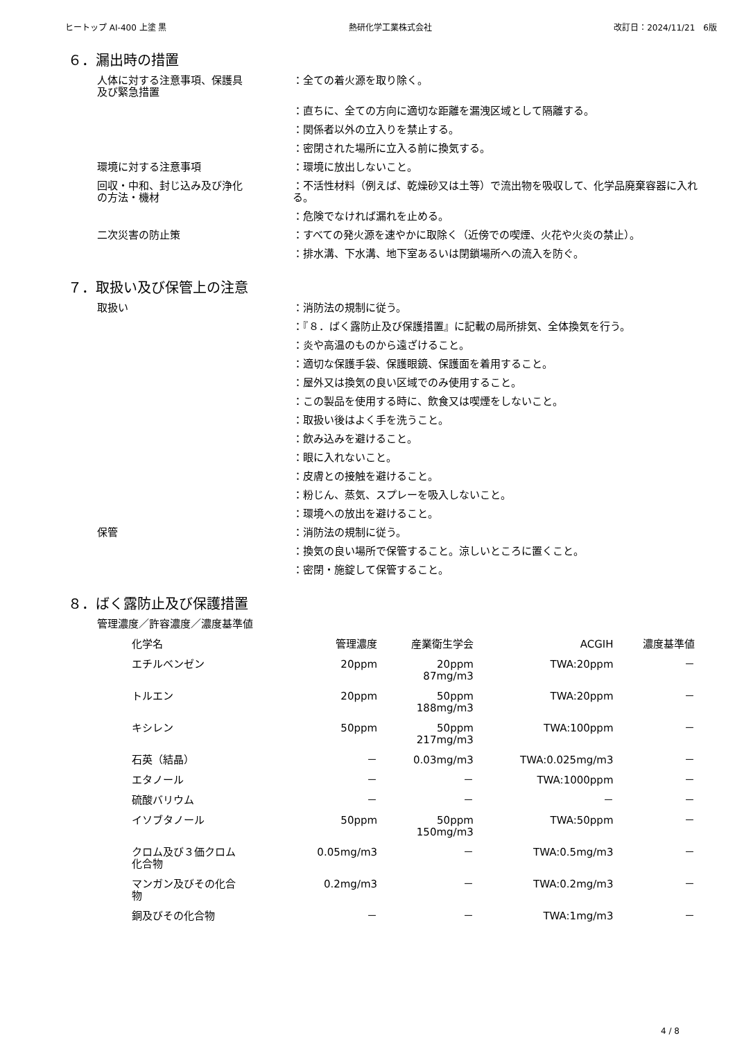ヒートップ AI-400 上塗 黒 熱研化学工業株式会社 改訂日：2024/11/21　6版
６．漏出時の措置
人体に対する注意事項、保護具
及び緊急措置
：全ての着火源を取り除く。
：直ちに、全ての方向に適切な距離を漏洩区域として隔離する。
：関係者以外の立入りを禁止する。
：密閉された場所に立入る前に換気する。
環境に対する注意事項 ：環境に放出しないこと。
回収・中和、封じ込み及び浄化
の方法・機材
：不活性材料（例えば、乾燥砂又は土等）で流出物を吸収して、化学品廃棄容器に入れる。
：危険でなければ漏れを止める。
二次災害の防止策 ：すべての発火源を速やかに取除く（近傍での喫煙、火花や火炎の禁止）。
：排水溝、下水溝、地下室あるいは閉鎖場所への流入を防ぐ。
７．取扱い及び保管上の注意
取扱い ：消防法の規制に従う。
：『８．ばく露防止及び保護措置』に記載の局所排気、全体換気を行う。
：炎や高温のものから遠ざけること。
：適切な保護手袋、保護眼鏡、保護面を着用すること。
：屋外又は換気の良い区域でのみ使用すること。
：この製品を使用する時に、飲食又は喫煙をしないこと。
：取扱い後はよく手を洗うこと。
：飲み込みを避けること。
：眼に入れないこと。
：皮膚との接触を避けること。
：粉じん、蒸気、スプレーを吸入しないこと。
：環境への放出を避けること。
保管 ：消防法の規制に従う。
：換気の良い場所で保管すること。涼しいところに置くこと。
：密閉・施錠して保管すること。
８．ばく露防止及び保護措置
管理濃度／許容濃度／濃度基準値
| 化学名 | 管理濃度 | 産業衛生学会 | ACGIH | 濃度基準値 |
| --- | --- | --- | --- | --- |
| エチルベンゼン | 20ppm | 20ppm 87mg/m3 | TWA:20ppm | － |
| トルエン | 20ppm | 50ppm 188mg/m3 | TWA:20ppm | － |
| キシレン | 50ppm | 50ppm 217mg/m3 | TWA:100ppm | － |
| 石英（結晶） | － | 0.03mg/m3 | TWA:0.025mg/m3 | － |
| エタノール | － | － | TWA:1000ppm | － |
| 硫酸バリウム | － | － | － | － |
| イソブタノール | 50ppm | 50ppm 150mg/m3 | TWA:50ppm | － |
| クロム及び３価クロム 化合物 | 0.05mg/m3 | － | TWA:0.5mg/m3 | － |
| マンガン及びその化合 物 | 0.2mg/m3 | － | TWA:0.2mg/m3 | － |
| 銅及びその化合物 | － | － | TWA:1mg/m3 | － |
4 / 8